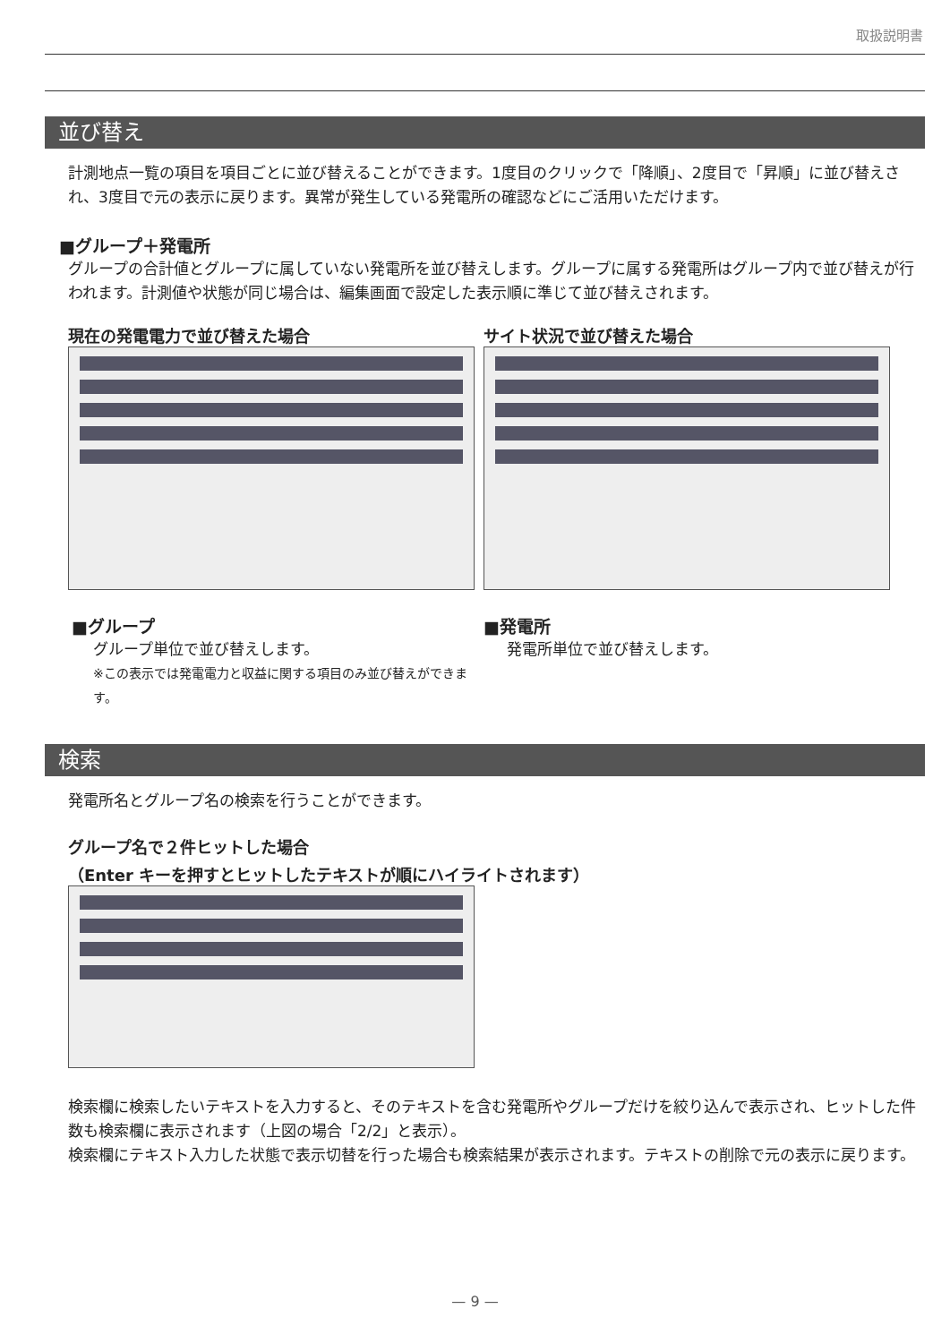取扱説明書
並び替え
計測地点一覧の項目を項目ごとに並び替えることができます。1度目のクリックで「降順」、2度目で「昇順」に並び替えされ、3度目で元の表示に戻ります。異常が発生している発電所の確認などにご活用いただけます。
■グループ＋発電所
グループの合計値とグループに属していない発電所を並び替えします。グループに属する発電所はグループ内で並び替えが行われます。計測値や状態が同じ場合は、編集画面で設定した表示順に準じて並び替えされます。
現在の発電電力で並び替えた場合
■グループ
グループ単位で並び替えします。
※この表示では発電電力と収益に関する項目のみ並び替えができます。
サイト状況で並び替えた場合
■発電所
発電所単位で並び替えします。
検索
発電所名とグループ名の検索を行うことができます。
グループ名で２件ヒットした場合
（Enter キーを押すとヒットしたテキストが順にハイライトされます）
検索欄に検索したいテキストを入力すると、そのテキストを含む発電所やグループだけを絞り込んで表示され、ヒットした件数も検索欄に表示されます（上図の場合「2/2」と表示）。
検索欄にテキスト入力した状態で表示切替を行った場合も検索結果が表示されます。テキストの削除で元の表示に戻ります。
— 9 —